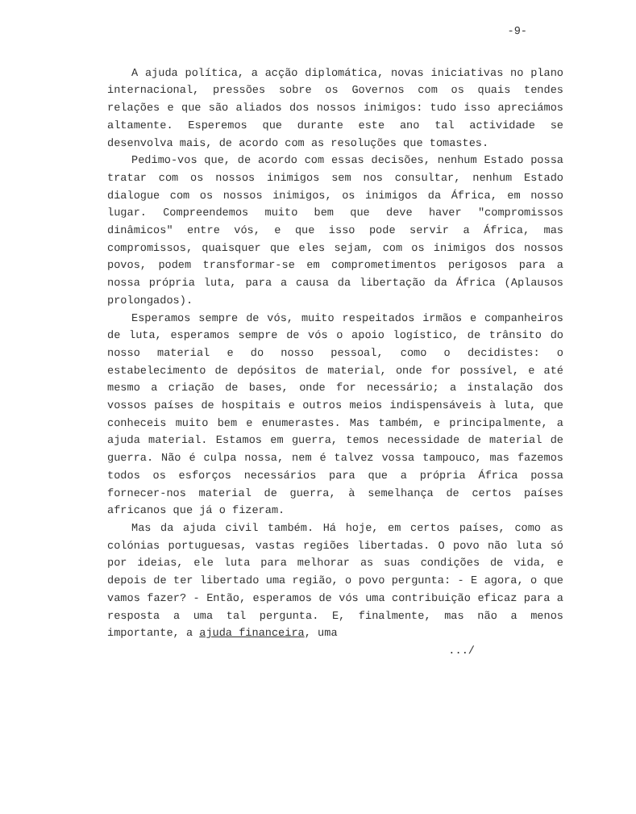-9-
A ajuda política, a acção diplomática, novas iniciativas no plano internacional, pressões sobre os Governos com os quais tendes relações e que são aliados dos nossos inimigos: tudo isso apreciámos altamente. Esperemos que durante este ano tal actividade se desenvolva mais, de acordo com as resoluções que tomastes.
Pedimo-vos que, de acordo com essas decisões, nenhum Estado possa tratar com os nossos inimigos sem nos consultar, nenhum Estado dialogue com os nossos inimigos, os inimigos da África, em nosso lugar. Compreendemos muito bem que deve haver "compromissos dinâmicos" entre vós, e que isso pode servir a África, mas compromissos, quaisquer que eles sejam, com os inimigos dos nossos povos, podem transformar-se em comprometimentos perigosos para a nossa própria luta, para a causa da libertação da África (Aplausos prolongados).
Esperamos sempre de vós, muito respeitados irmãos e companheiros de luta, esperamos sempre de vós o apoio logístico, de trânsito do nosso material e do nosso pessoal, como o decidistes: o estabelecimento de depósitos de material, onde for possível, e até mesmo a criação de bases, onde for necessário; a instalação dos vossos países de hospitais e outros meios indispensáveis à luta, que conheceis muito bem e enumerastes. Mas também, e principalmente, a ajuda material. Estamos em guerra, temos necessidade de material de guerra. Não é culpa nossa, nem é talvez vossa tampouco, mas fazemos todos os esforços necessários para que a própria África possa fornecer-nos material de guerra, à semelhança de certos países africanos que já o fizeram.
Mas da ajuda civil também. Há hoje, em certos países, como as colónias portuguesas, vastas regiões libertadas. O povo não luta só por ideias, ele luta para melhorar as suas condições de vida, e depois de ter libertado uma região, o povo pergunta: - E agora, o que vamos fazer? - Então, esperamos de vós uma contribuição eficaz para a resposta a uma tal pergunta. E, finalmente, mas não a menos importante, a ajuda financeira, uma
.../